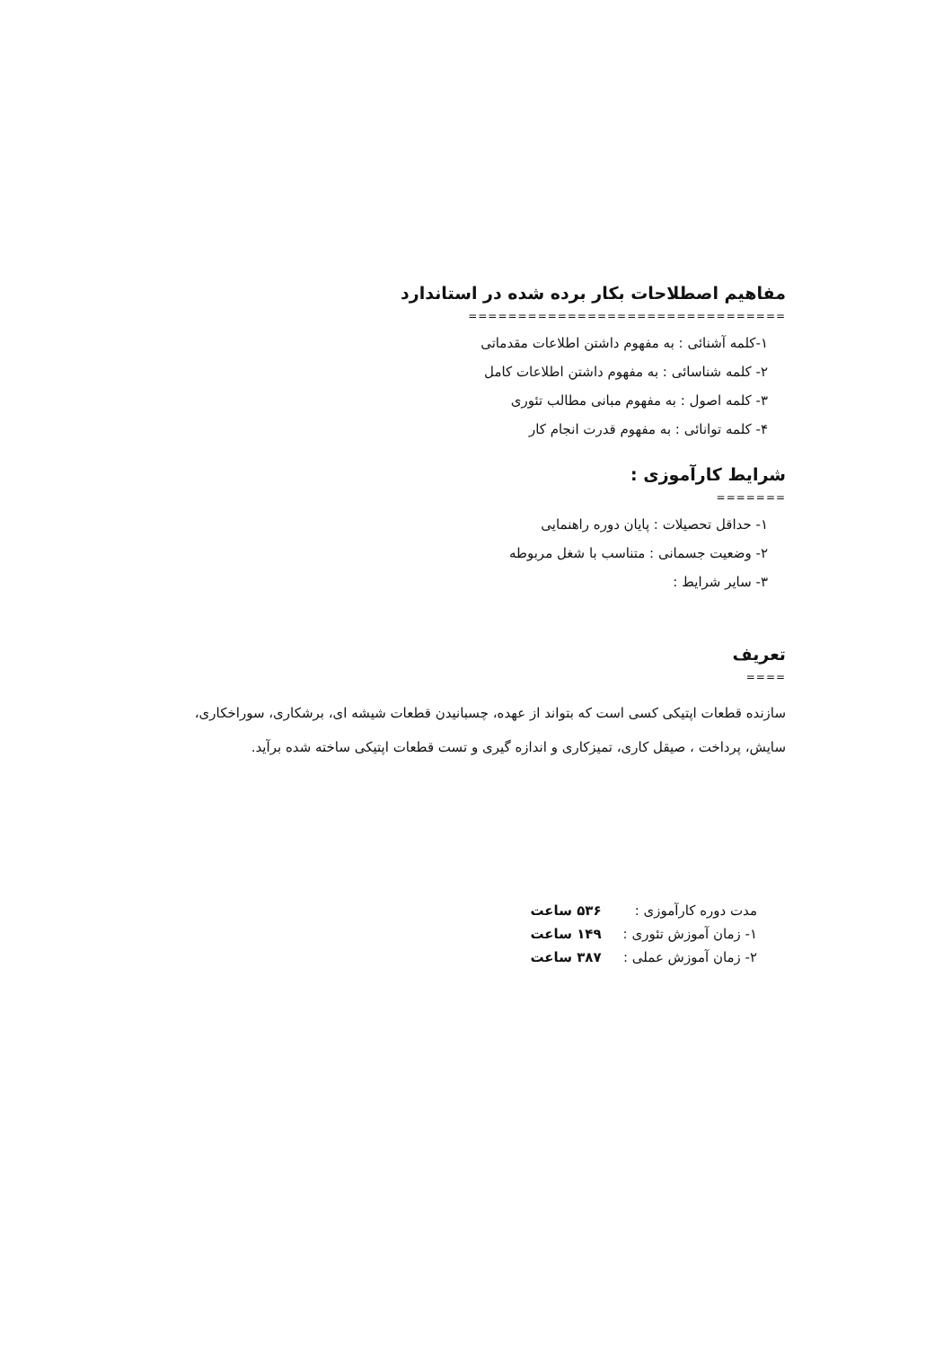مفاهیم اصطلاحات بکار برده شده در استاندارد
================================
۱-کلمه آشنائی : به مفهوم داشتن اطلاعات مقدماتی
۲- کلمه شناسائی : به مفهوم داشتن اطلاعات کامل
۳- کلمه اصول : به مفهوم مبانی مطالب تئوری
۴- کلمه توانائی : به مفهوم قدرت انجام کار
شرایط کارآموزی :
=======
۱- حداقل تحصیلات : پایان دوره راهنمایی
۲- وضعیت جسمانی : متناسب با شغل مربوطه
۳- سایر شرایط :
تعریف
====
سازنده قطعات اپتیکی کسی است که بتواند از عهده، چسبانیدن قطعات شیشه ای، برشکاری، سوراخکاری، سایش، پرداخت ، صیقل کاری، تمیزکاری و اندازه گیری و تست قطعات اپتیکی ساخته شده برآید.
| مدت دوره کارآموزی : | ۵۳۶ ساعت |
| ۱- زمان آموزش تئوری : | ۱۴۹ ساعت |
| ۲- زمان آموزش عملی : | ۳۸۷ ساعت |